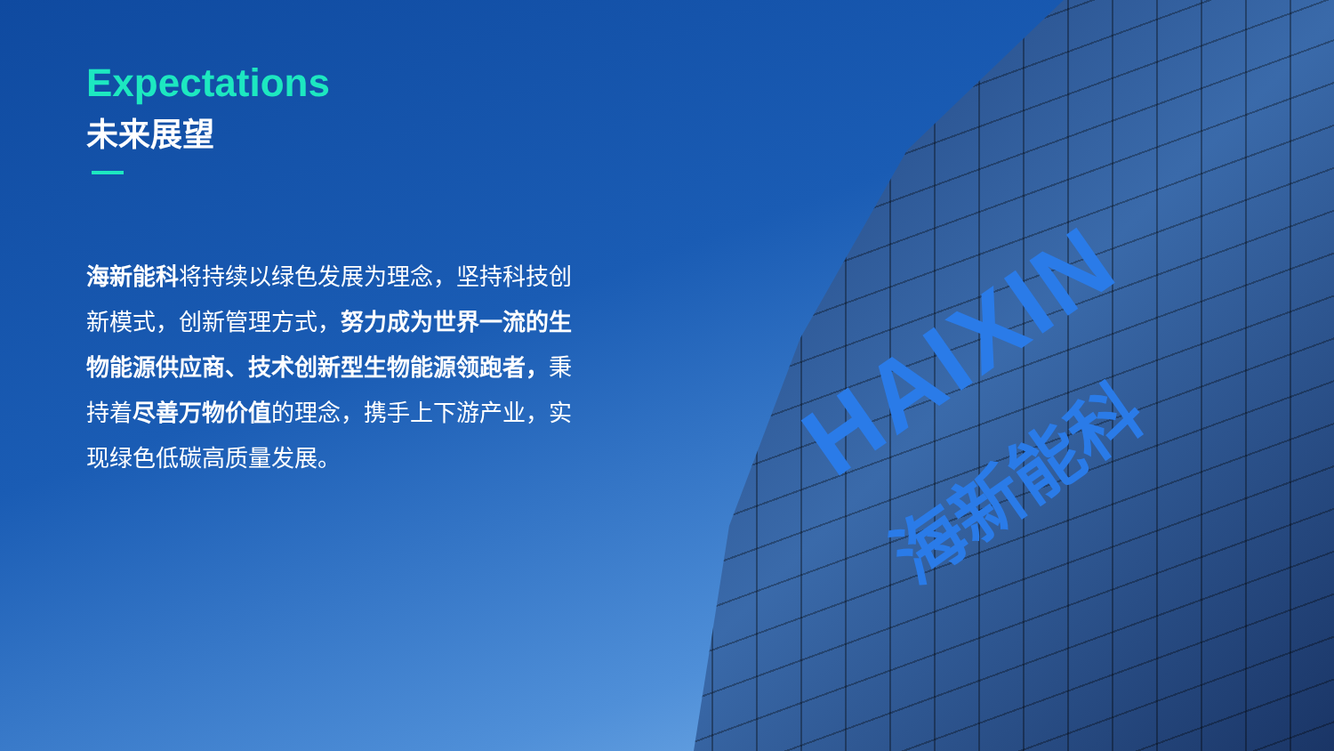HAIXIN
海新能科
Expectations
未来展望
海新能科将持续以绿色发展为理念，坚持科技创新模式，创新管理方式，努力成为世界一流的生物能源供应商、技术创新型生物能源领跑者，秉持着尽善万物价值的理念，携手上下游产业，实现绿色低碳高质量发展。